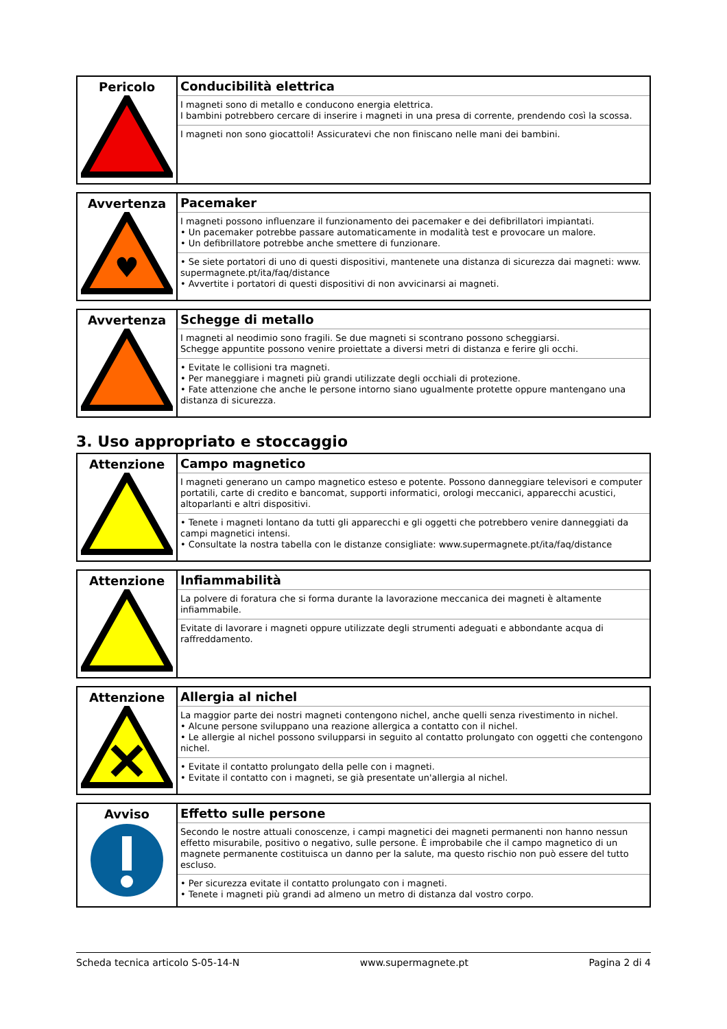| Pericolo | Conducibilità elettrica I magneti sono di metallo e conducono energia elettrica. I bambini potrebbero cercare di inserire i magneti in una presa di corrente, prendendo così la scossa. I magneti non sono giocattoli! Assicuratevi che non finiscano nelle mani dei bambini. |
| Avvertenza ♥ | Pacemaker I magneti possono influenzare il funzionamento dei pacemaker e dei defibrillatori impiantati. • Un pacemaker potrebbe passare automaticamente in modalità test e provocare un malore. • Un defibrillatore potrebbe anche smettere di funzionare. • Se siete portatori di uno di questi dispositivi, mantenete una distanza di sicurezza dai magneti: www. supermagnete.pt/ita/faq/distance • Avvertite i portatori di questi dispositivi di non avvicinarsi ai magneti. |
| Avvertenza | Schegge di metallo I magneti al neodimio sono fragili. Se due magneti si scontrano possono scheggiarsi. Schegge appuntite possono venire proiettate a diversi metri di distanza e ferire gli occhi. • Evitate le collisioni tra magneti. • Per maneggiare i magneti più grandi utilizzate degli occhiali di protezione. • Fate attenzione che anche le persone intorno siano ugualmente protette oppure mantengano una distanza di sicurezza. |
3. Uso appropriato e stoccaggio
| Attenzione | Campo magnetico I magneti generano un campo magnetico esteso e potente. Possono danneggiare televisori e computer portatili, carte di credito e bancomat, supporti informatici, orologi meccanici, apparecchi acustici, altoparlanti e altri dispositivi. • Tenete i magneti lontano da tutti gli apparecchi e gli oggetti che potrebbero venire danneggiati da campi magnetici intensi. • Consultate la nostra tabella con le distanze consigliate: www.supermagnete.pt/ita/faq/distance |
| Attenzione | Infiammabilità La polvere di foratura che si forma durante la lavorazione meccanica dei magneti è altamente infiammabile. Evitate di lavorare i magneti oppure utilizzate degli strumenti adeguati e abbondante acqua di raffreddamento. |
| Attenzione | Allergia al nichel La maggior parte dei nostri magneti contengono nichel, anche quelli senza rivestimento in nichel. • Alcune persone sviluppano una reazione allergica a contatto con il nichel. • Le allergie al nichel possono svilupparsi in seguito al contatto prolungato con oggetti che contengono nichel. • Evitate il contatto prolungato della pelle con i magneti. • Evitate il contatto con i magneti, se già presentate un'allergia al nichel. |
| Avviso | Effetto sulle persone Secondo le nostre attuali conoscenze, i campi magnetici dei magneti permanenti non hanno nessun effetto misurabile, positivo o negativo, sulle persone. È improbabile che il campo magnetico di un magnete permanente costituisca un danno per la salute, ma questo rischio non può essere del tutto escluso. • Per sicurezza evitate il contatto prolungato con i magneti. • Tenete i magneti più grandi ad almeno un metro di distanza dal vostro corpo. |
Scheda tecnica articolo S-05-14-N www.supermagnete.pt Pagina 2 di 4